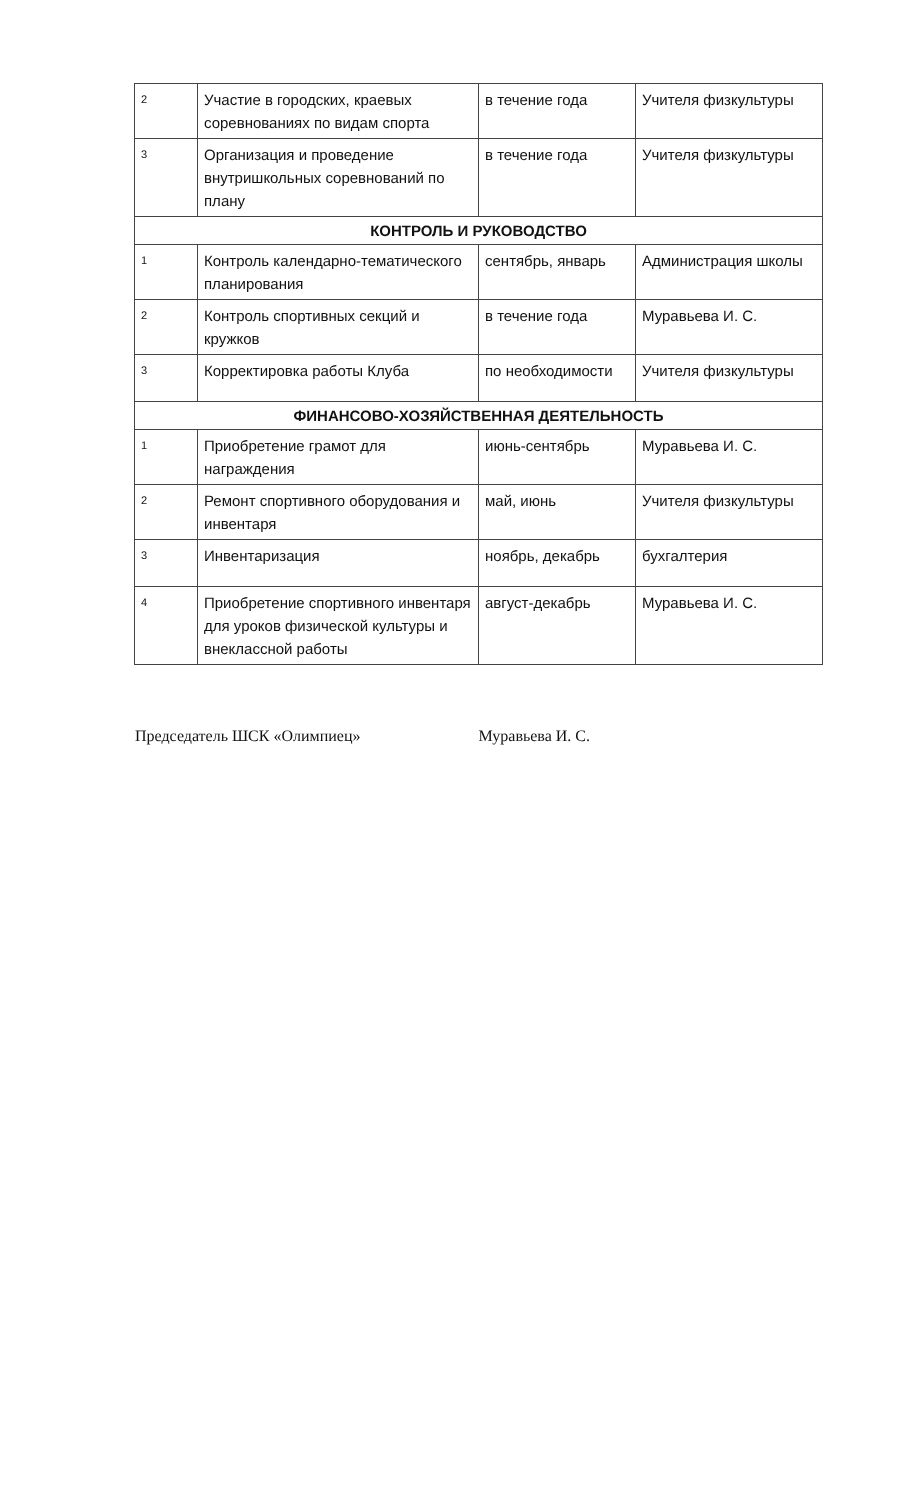| 2 | Участие в городских, краевых соревнованиях по видам спорта | в течение года | Учителя физкультуры |
| 3 | Организация и проведение внутришкольных соревнований по плану | в течение года | Учителя физкультуры |
| КОНТРОЛЬ И РУКОВОДСТВО | | | |
| 1 | Контроль календарно-тематического планирования | сентябрь, январь | Администрация школы |
| 2 | Контроль спортивных секций и кружков | в течение года | Муравьева И. С. |
| 3 | Корректировка работы Клуба | по необходимости | Учителя физкультуры |
| ФИНАНСОВО-ХОЗЯЙСТВЕННАЯ ДЕЯТЕЛЬНОСТЬ | | | |
| 1 | Приобретение грамот для награждения | июнь-сентябрь | Муравьева И. С. |
| 2 | Ремонт спортивного оборудования и инвентаря | май, июнь | Учителя физкультуры |
| 3 | Инвентаризация | ноябрь, декабрь | бухгалтерия |
| 4 | Приобретение спортивного инвентаря для уроков физической культуры и внеклассной работы | август-декабрь | Муравьева И. С. |
Председатель ШСК «Олимпиец» Муравьева И. С.